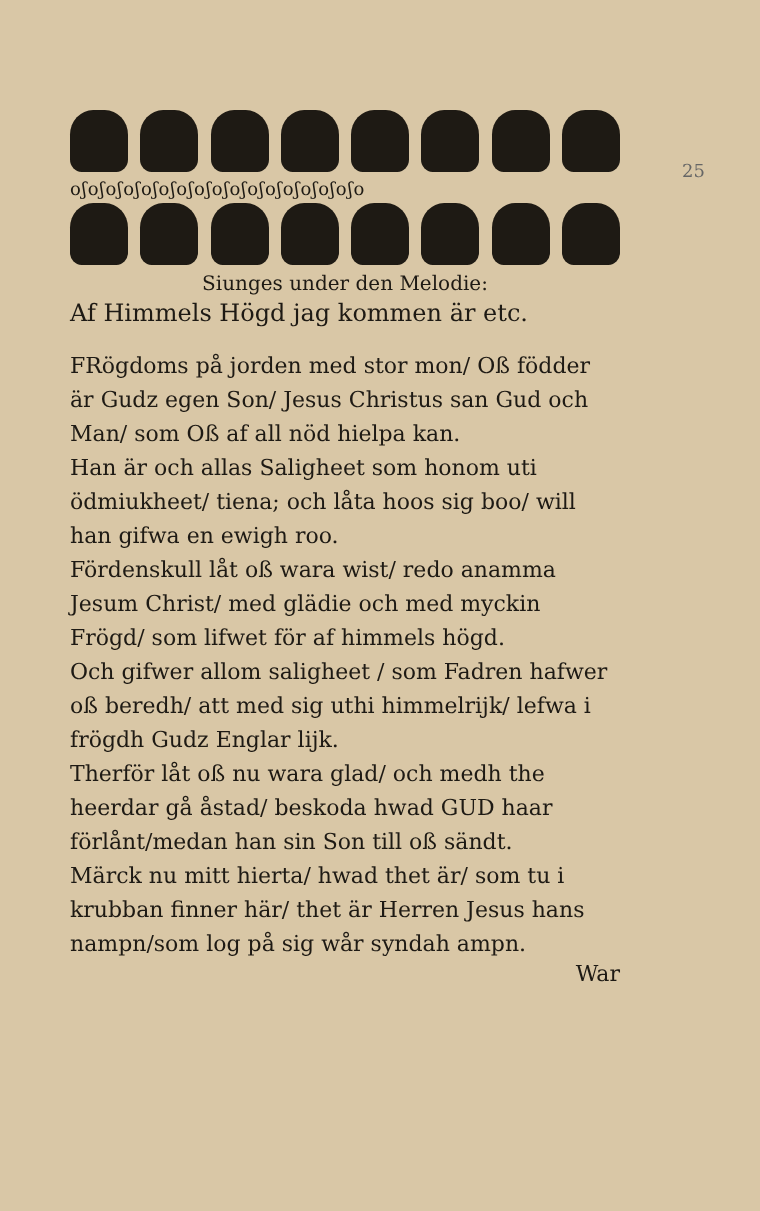25
oʃoʃoʃoʃoʃoʃoʃoʃoʃoʃoʃoʃoʃoʃoʃoʃo
Siunges under den Melodie:
Af Himmels Högd jag kommen är etc.
FRögdoms på jorden med stor mon/ Oß födder är Gudz egen Son/ Jesus Christus san Gud och Man/ som Oß af all nöd hielpa kan.
Han är och allas Saligheet som honom uti ödmiukheet/ tiena; och låta hoos sig boo/ will han gifwa en ewigh roo.
Fördenskull låt oß wara wist/ redo anamma Jesum Christ/ med glädie och med myckin Frögd/ som lifwet för af himmels högd.
Och gifwer allom saligheet / som Fadren hafwer oß beredh/ att med sig uthi himmelrijk/ lefwa i frögdh Gudz Englar lijk.
Therför låt oß nu wara glad/ och medh the heerdar gå åstad/ beskoda hwad GUD haar förlånt/medan han sin Son till oß sändt.
Märck nu mitt hierta/ hwad thet är/ som tu i krubban finner här/ thet är Herren Jesus hans nampn/som log på sig wår syndah ampn.
War